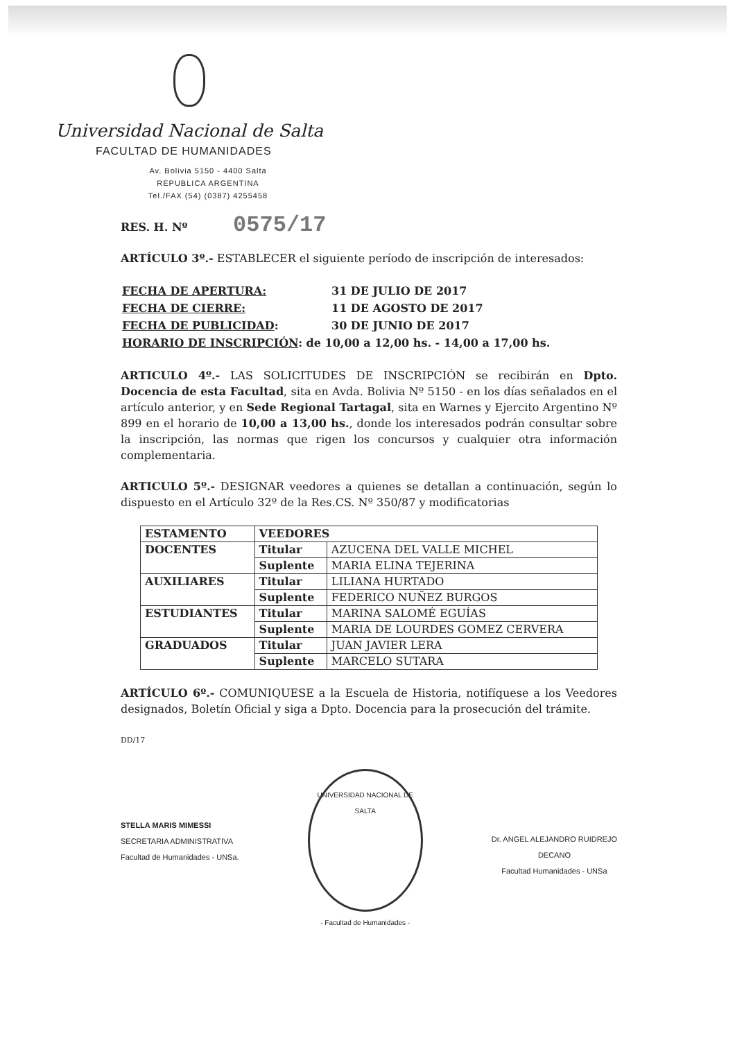Universidad Nacional de Salta
FACULTAD DE HUMANIDADES
Av. Bolivia 5150 - 4400 Salta
REPUBLICA ARGENTINA
Tel./FAX (54) (0387) 4255458
RES. H. Nº 0575/17
ARTÍCULO 3º.- ESTABLECER el siguiente período de inscripción de interesados:
| FECHA DE APERTURA: | 31 DE JULIO DE 2017 |
| FECHA DE CIERRE: | 11 DE AGOSTO DE 2017 |
| FECHA DE PUBLICIDAD : | 30 DE JUNIO DE 2017 |
| HORARIO DE INSCRIPCIÓN : de 10,00 a 12,00 hs. - 14,00 a 17,00 hs. | |
ARTICULO 4º.- LAS SOLICITUDES DE INSCRIPCIÓN se recibirán en Dpto. Docencia de esta Facultad, sita en Avda. Bolivia Nº 5150 - en los días señalados en el artículo anterior, y en Sede Regional Tartagal, sita en Warnes y Ejercito Argentino Nº 899 en el horario de 10,00 a 13,00 hs., donde los interesados podrán consultar sobre la inscripción, las normas que rigen los concursos y cualquier otra información complementaria.
ARTICULO 5º.- DESIGNAR veedores a quienes se detallan a continuación, según lo dispuesto en el Artículo 32º de la Res.CS. Nº 350/87 y modificatorias
| ESTAMENTO | VEEDORES | |
| DOCENTES | Titular | AZUCENA DEL VALLE MICHEL |
| | Suplente | MARIA ELINA TEJERINA |
| AUXILIARES | Titular | LILIANA HURTADO |
| | Suplente | FEDERICO NUÑEZ BURGOS |
| ESTUDIANTES | Titular | MARINA SALOMÉ EGUÍAS |
| | Suplente | MARIA DE LOURDES GOMEZ CERVERA |
| GRADUADOS | Titular | JUAN JAVIER LERA |
| | Suplente | MARCELO SUTARA |
ARTÍCULO 6º.- COMUNIQUESE a la Escuela de Historia, notifíquese a los Veedores designados, Boletín Oficial y siga a Dpto. Docencia para la prosecución del trámite.
DD/17
STELLA MARIS MIMESSI
SECRETARIA ADMINISTRATIVA
Facultad de Humanidades - UNSa.
UNIVERSIDAD NACIONAL DE SALTA
- Facultad de Humanidades -
Dr. ANGEL ALEJANDRO RUIDREJO
DECANO
Facultad Humanidades - UNSa